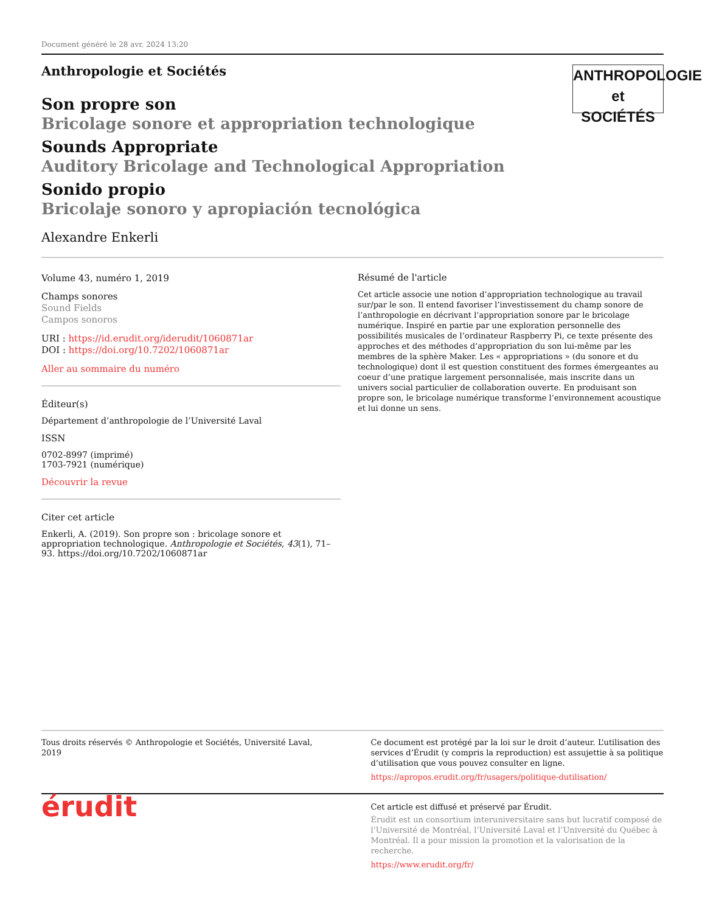Document généré le 28 avr. 2024 13:20
Anthropologie et Sociétés
ANTHROPOLOGIE
et SOCIÉTÉS
Son propre son
Bricolage sonore et appropriation technologique
Sounds Appropriate
Auditory Bricolage and Technological Appropriation
Sonido propio
Bricolaje sonoro y apropiación tecnológica
Alexandre Enkerli
Volume 43, numéro 1, 2019
Champs sonores
Sound Fields
Campos sonoros
URI : https://id.erudit.org/iderudit/1060871ar
DOI : https://doi.org/10.7202/1060871ar
Aller au sommaire du numéro
Éditeur(s)
Département d’anthropologie de l’Université Laval
ISSN
0702-8997 (imprimé)
1703-7921 (numérique)
Découvrir la revue
Citer cet article
Enkerli, A. (2019). Son propre son : bricolage sonore et appropriation technologique. Anthropologie et Sociétés, 43(1), 71–93. https://doi.org/10.7202/1060871ar
Résumé de l'article
Cet article associe une notion d’appropriation technologique au travail sur/par le son. Il entend favoriser l’investissement du champ sonore de l’anthropologie en décrivant l’appropriation sonore par le bricolage numérique. Inspiré en partie par une exploration personnelle des possibilités musicales de l’ordinateur Raspberry Pi, ce texte présente des approches et des méthodes d’appropriation du son lui-même par les membres de la sphère Maker. Les « appropriations » (du sonore et du technologique) dont il est question constituent des formes émergeantes au coeur d’une pratique largement personnalisée, mais inscrite dans un univers social particulier de collaboration ouverte. En produisant son propre son, le bricolage numérique transforme l’environnement acoustique et lui donne un sens.
Tous droits réservés © Anthropologie et Sociétés, Université Laval, 2019
Ce document est protégé par la loi sur le droit d’auteur. L’utilisation des services d’Érudit (y compris la reproduction) est assujettie à sa politique d’utilisation que vous pouvez consulter en ligne.
https://apropos.erudit.org/fr/usagers/politique-dutilisation/
érudit
Cet article est diffusé et préservé par Érudit.
Érudit est un consortium interuniversitaire sans but lucratif composé de l’Université de Montréal, l’Université Laval et l’Université du Québec à Montréal. Il a pour mission la promotion et la valorisation de la recherche.
https://www.erudit.org/fr/